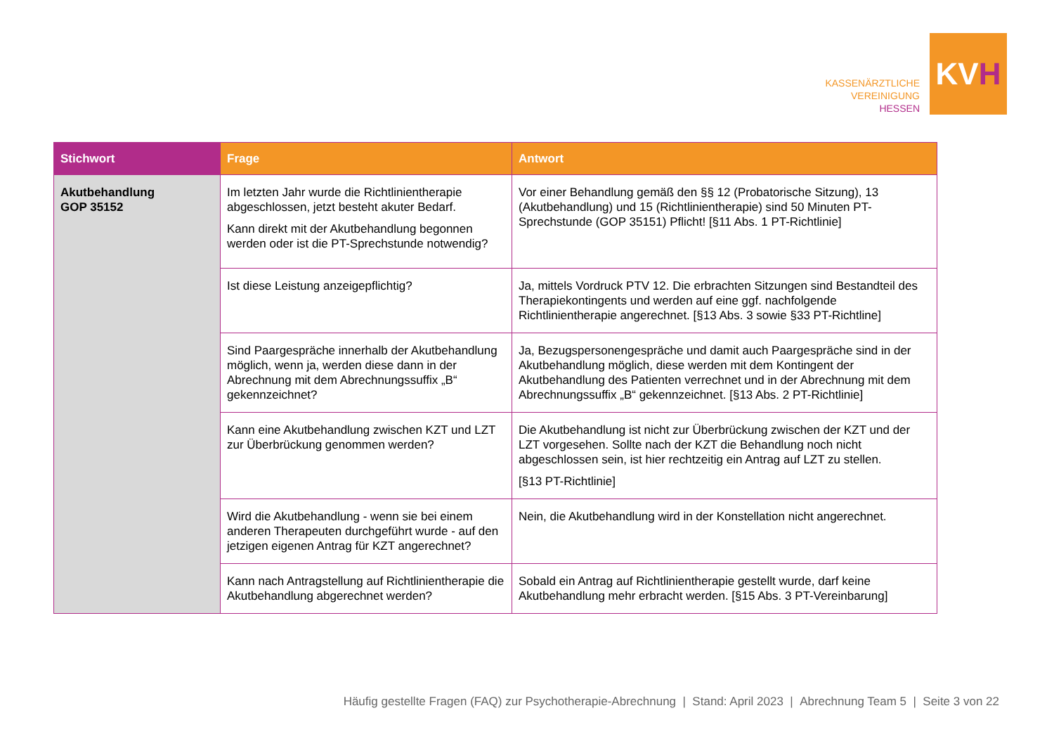KASSENÄRZTLICHE
VEREINIGUNG
HESSEN
KV H
| Stichwort | Frage | Antwort |
| --- | --- | --- |
| Akutbehandlung GOP 35152 | Im letzten Jahr wurde die Richtlinientherapie abgeschlossen, jetzt besteht akuter Bedarf. Kann direkt mit der Akutbehandlung begonnen werden oder ist die PT-Sprechstunde notwendig? | Vor einer Behandlung gemäß den §§ 12 (Probatorische Sitzung), 13 (Akutbehandlung) und 15 (Richtlinientherapie) sind 50 Minuten PT-Sprechstunde (GOP 35151) Pflicht! [§11 Abs. 1 PT-Richtlinie] |
| | Ist diese Leistung anzeigepflichtig? | Ja, mittels Vordruck PTV 12. Die erbrachten Sitzungen sind Bestandteil des Therapiekontingents und werden auf eine ggf. nachfolgende Richtlinientherapie angerechnet. [§13 Abs. 3 sowie §33 PT-Richtline] |
| | Sind Paargespräche innerhalb der Akutbehandlung möglich, wenn ja, werden diese dann in der Abrechnung mit dem Abrechnungssuffix „B“ gekennzeichnet? | Ja, Bezugspersonengespräche und damit auch Paargespräche sind in der Akutbehandlung möglich, diese werden mit dem Kontingent der Akutbehandlung des Patienten verrechnet und in der Abrechnung mit dem Abrechnungssuffix „B“ gekennzeichnet. [§13 Abs. 2 PT-Richtlinie] |
| | Kann eine Akutbehandlung zwischen KZT und LZT zur Überbrückung genommen werden? | Die Akutbehandlung ist nicht zur Überbrückung zwischen der KZT und der LZT vorgesehen. Sollte nach der KZT die Behandlung noch nicht abgeschlossen sein, ist hier rechtzeitig ein Antrag auf LZT zu stellen. [§13 PT-Richtlinie] |
| | Wird die Akutbehandlung - wenn sie bei einem anderen Therapeuten durchgeführt wurde - auf den jetzigen eigenen Antrag für KZT angerechnet? | Nein, die Akutbehandlung wird in der Konstellation nicht angerechnet. |
| | Kann nach Antragstellung auf Richtlinientherapie die Akutbehandlung abgerechnet werden? | Sobald ein Antrag auf Richtlinientherapie gestellt wurde, darf keine Akutbehandlung mehr erbracht werden. [§15 Abs. 3 PT-Vereinbarung] |
Häufig gestellte Fragen (FAQ) zur Psychotherapie-Abrechnung | Stand: April 2023 | Abrechnung Team 5 | Seite 3 von 22